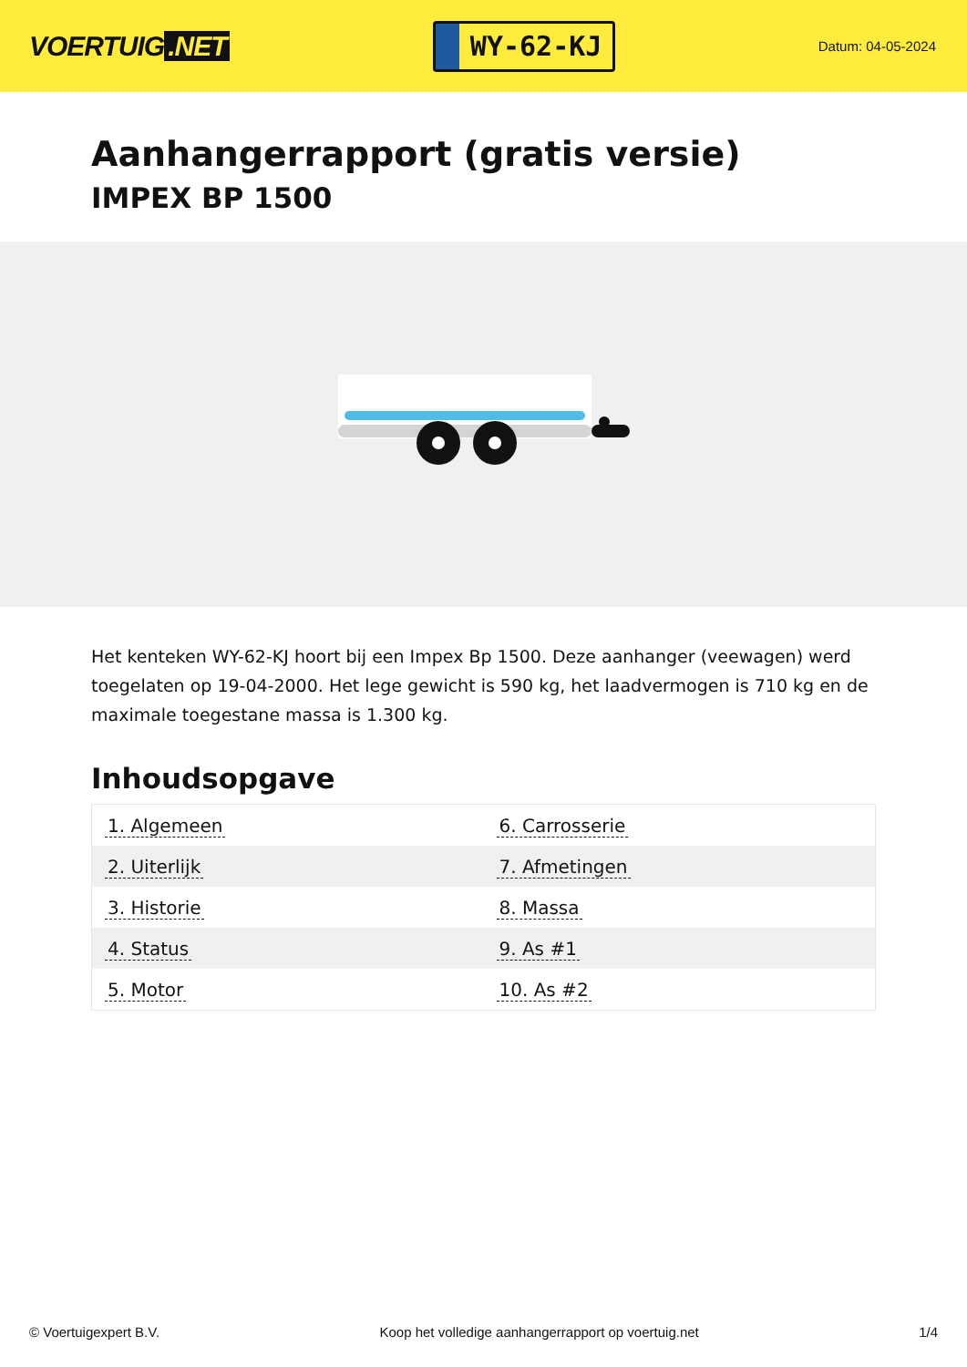VOERTUIG.NET
WY-62-KJ
Datum: 04-05-2024
Aanhangerrapport (gratis versie)
IMPEX BP 1500
Het kenteken WY-62-KJ hoort bij een Impex Bp 1500. Deze aanhanger (veewagen) werd toegelaten op 19-04-2000. Het lege gewicht is 590 kg, het laadvermogen is 710 kg en de maximale toegestane massa is 1.300 kg.
Inhoudsopgave
| 1. Algemeen | 6. Carrosserie |
| 2. Uiterlijk | 7. Afmetingen |
| 3. Historie | 8. Massa |
| 4. Status | 9. As #1 |
| 5. Motor | 10. As #2 |
© Voertuigexpert B.V. Koop het volledige aanhangerrapport op voertuig.net 1/4